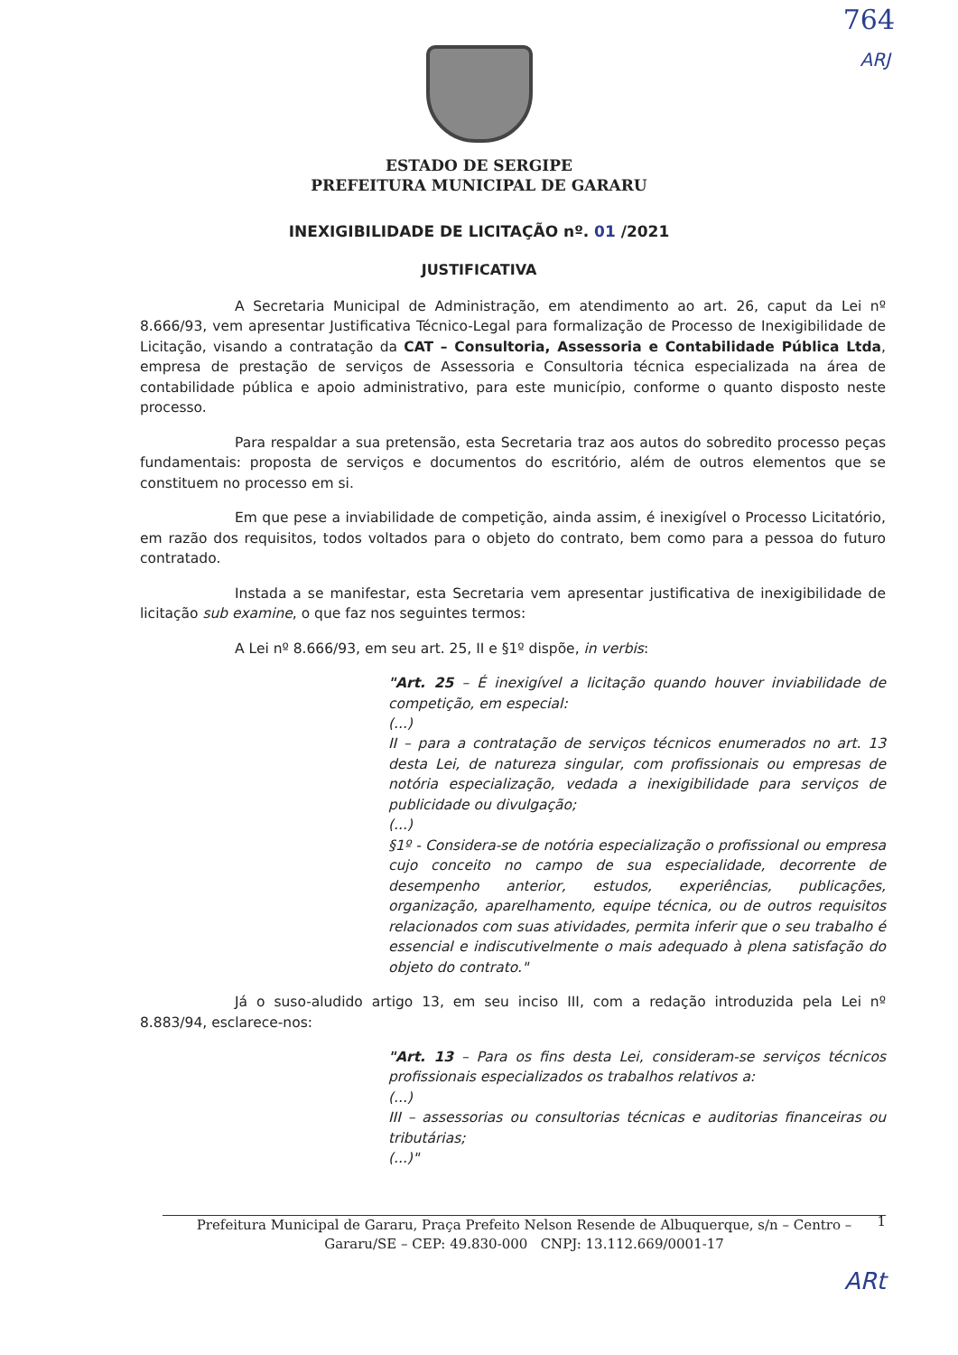764
ARJ
ESTADO DE SERGIPE
PREFEITURA MUNICIPAL DE GARARU
INEXIGIBILIDADE DE LICITAÇÃO nº. 01 /2021
JUSTIFICATIVA
A Secretaria Municipal de Administração, em atendimento ao art. 26, caput da Lei nº 8.666/93, vem apresentar Justificativa Técnico-Legal para formalização de Processo de Inexigibilidade de Licitação, visando a contratação da CAT – Consultoria, Assessoria e Contabilidade Pública Ltda, empresa de prestação de serviços de Assessoria e Consultoria técnica especializada na área de contabilidade pública e apoio administrativo, para este município, conforme o quanto disposto neste processo.
Para respaldar a sua pretensão, esta Secretaria traz aos autos do sobredito processo peças fundamentais: proposta de serviços e documentos do escritório, além de outros elementos que se constituem no processo em si.
Em que pese a inviabilidade de competição, ainda assim, é inexigível o Processo Licitatório, em razão dos requisitos, todos voltados para o objeto do contrato, bem como para a pessoa do futuro contratado.
Instada a se manifestar, esta Secretaria vem apresentar justificativa de inexigibilidade de licitação sub examine, o que faz nos seguintes termos:
A Lei nº 8.666/93, em seu art. 25, II e §1º dispõe, in verbis:
"Art. 25 – É inexigível a licitação quando houver inviabilidade de competição, em especial:
(...)
II – para a contratação de serviços técnicos enumerados no art. 13 desta Lei, de natureza singular, com profissionais ou empresas de notória especialização, vedada a inexigibilidade para serviços de publicidade ou divulgação;
(...)
§1º - Considera-se de notória especialização o profissional ou empresa cujo conceito no campo de sua especialidade, decorrente de desempenho anterior, estudos, experiências, publicações, organização, aparelhamento, equipe técnica, ou de outros requisitos relacionados com suas atividades, permita inferir que o seu trabalho é essencial e indiscutivelmente o mais adequado à plena satisfação do objeto do contrato."
Já o suso-aludido artigo 13, em seu inciso III, com a redação introduzida pela Lei nº 8.883/94, esclarece-nos:
"Art. 13 – Para os fins desta Lei, consideram-se serviços técnicos profissionais especializados os trabalhos relativos a:
(...)
III – assessorias ou consultorias técnicas e auditorias financeiras ou tributárias;
(...)"
Prefeitura Municipal de Gararu, Praça Prefeito Nelson Resende de Albuquerque, s/n – Centro – 1
Gararu/SE – CEP: 49.830-000 CNPJ: 13.112.669/0001-17
ARt